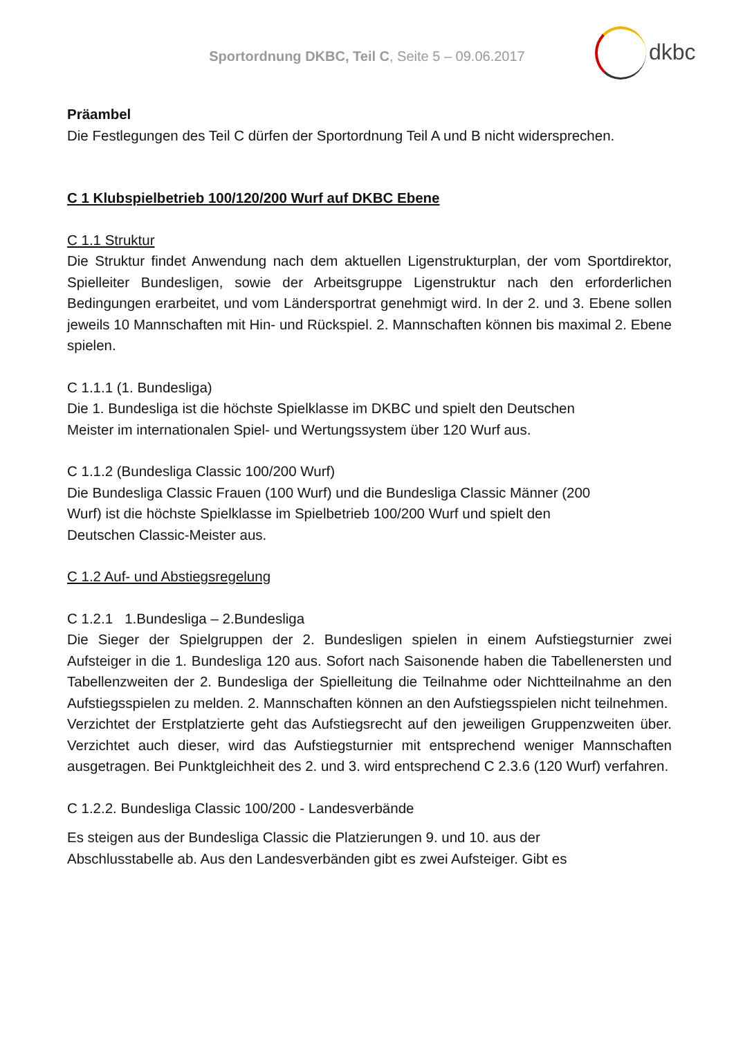Sportordnung DKBC, Teil C, Seite 5 – 09.06.2017
dkbc
Präambel
Die Festlegungen des Teil C dürfen der Sportordnung Teil A und B nicht widersprechen.
C 1 Klubspielbetrieb 100/120/200 Wurf auf DKBC Ebene
C 1.1 Struktur
Die Struktur findet Anwendung nach dem aktuellen Ligenstrukturplan, der vom Sportdirektor, Spielleiter Bundesligen, sowie der Arbeitsgruppe Ligenstruktur nach den erforderlichen Bedingungen erarbeitet, und vom Ländersportrat genehmigt wird. In der 2. und 3. Ebene sollen jeweils 10 Mannschaften mit Hin- und Rückspiel. 2. Mannschaften können bis maximal 2. Ebene spielen.
C 1.1.1 (1. Bundesliga)
Die 1. Bundesliga ist die höchste Spielklasse im DKBC und spielt den Deutschen
Meister im internationalen Spiel- und Wertungssystem über 120 Wurf aus.
C 1.1.2 (Bundesliga Classic 100/200 Wurf)
Die Bundesliga Classic Frauen (100 Wurf) und die Bundesliga Classic Männer (200
Wurf) ist die höchste Spielklasse im Spielbetrieb 100/200 Wurf und spielt den
Deutschen Classic-Meister aus.
C 1.2 Auf- und Abstiegsregelung
C 1.2.1 1.Bundesliga – 2.Bundesliga
Die Sieger der Spielgruppen der 2. Bundesligen spielen in einem Aufstiegsturnier zwei Aufsteiger in die 1. Bundesliga 120 aus. Sofort nach Saisonende haben die Tabellenersten und Tabellenzweiten der 2. Bundesliga der Spielleitung die Teilnahme oder Nichtteilnahme an den Aufstiegsspielen zu melden. 2. Mannschaften können an den Aufstiegsspielen nicht teilnehmen.
Verzichtet der Erstplatzierte geht das Aufstiegsrecht auf den jeweiligen Gruppenzweiten über. Verzichtet auch dieser, wird das Aufstiegsturnier mit entsprechend weniger Mannschaften ausgetragen. Bei Punktgleichheit des 2. und 3. wird entsprechend C 2.3.6 (120 Wurf) verfahren.
C 1.2.2. Bundesliga Classic 100/200 - Landesverbände
Es steigen aus der Bundesliga Classic die Platzierungen 9. und 10. aus der
Abschlusstabelle ab. Aus den Landesverbänden gibt es zwei Aufsteiger. Gibt es